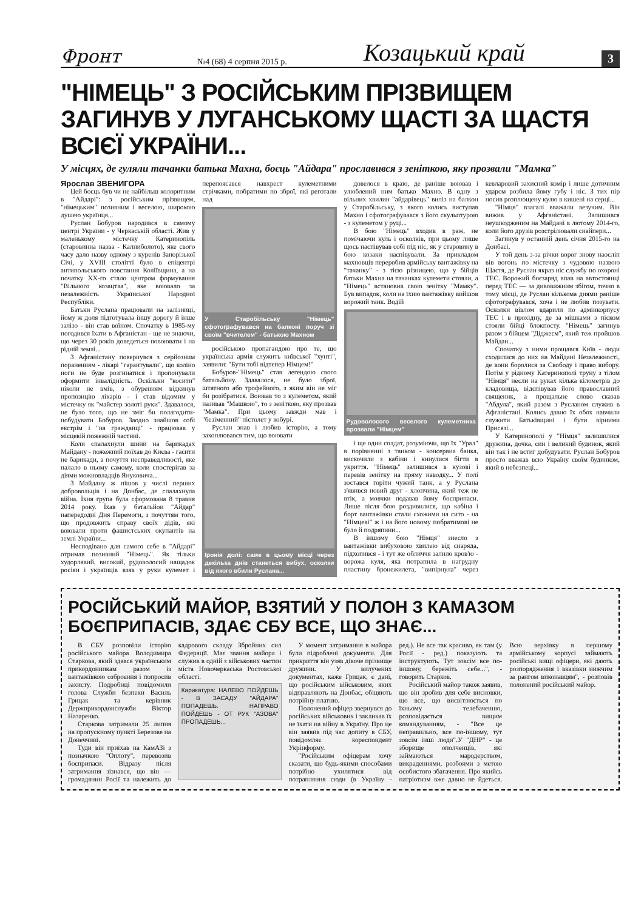Фронт №4 (68) 4 серпня 2015 р. Козацький край 3
"НІМЕЦЬ" З РОСІЙСЬКИМ ПРІЗВИЩЕМ ЗАГИНУВ У ЛУГАНСЬКОМУ ЩАСТІ ЗА ЩАСТЯ ВСІЄЇ УКРАЇНИ...
У місцях, де гуляли тачанки батька Махна, боєць "Айдара" прославився з зеніткою, яку прозвали "Мамка"
Ярослав ЗВЕНИГОРА
Цей боєць був чи не найбільш колоритним в "Айдарі": з російським прізвищем, "німецьким" позивним і веселою, широкою душею українця...
Руслан Бобуров народився в самому центрі України - у Черкаській області. Жив у маленькому містечку Катеринопіль (старовинна назва - Калниболото), яке свого часу дало назву одному з куренів Запорізької Січі, у XVIII столітті було в епіцентрі антипольського повстання Коліївщина, а на початку XX-го стало центром формування "Вільного козацтва", яке воювало за незалежність Української Народної Республіки.
Батьки Руслана працювали на залізниці, йому ж доля підготувала іншу дорогу й інше залізо - він став воїном. Спочатку в 1985-му погодився їхати в Афганістан - ще не знаючи, що через 30 років доведеться повоювати і на рідній землі...
З Афганістану повернувся з серйозним пораненням - лікарі "гарантували", що коліно ноги не буде розгинатися і пропонували оформити інвалідність. Оскільки "косити" ніколи не вмів, з обуренням відкинув пропозицію лікарів - і став відомим у містечку як "майстер золоті руки". Здавалося, не було того, що не зміг би полагодити-побудувати Бобуров. Заодно знайшов собі екстрім і "на гражданці" - працював у місцевій пожежній частині.
Коли спалахнули шини на барикадах Майдану - пожежний поїхав до Києва - гасити не барикади, а почуття несправедливості, яке палало в ньому самому, коли спостерігав за діями можновладців Януковича...
З Майдану ж пішов у числі перших добровольців і на Донбас, де спалахнула війна. Їхня група була сформована 8 травня 2014 року. Їхав у батальйон "Айдар" напередодні Дня Перемоги, з почуттям того, що продовжить справу своїх дідів, які воювали проти фашистських окупантів на землі України...
Несподівано для самого себе в "Айдарі" отримав позивний "Німець". Як тільки худорлявий, високий, рудоволосий нащадок росіян і українців взяв у руки кулемет і перепоясався навхрест кулеметними стрічками, побратими по зброї, які реготали над
У Старобільську "Німець" сфотографувався на балконі поруч зі своїм "вчителем" - батькою Махном
російською пропагандою про те, що українська армія служить київської "хунті", заявили: "Бути тобі відтепер Німцем!"
Бобуров-"Німець" став легендою свого батальйону. Здавалося, не було зброї, штатного або трофейного, з яким він не міг би розібратися. Воював то з кулеметом, який називав "Машкою", то з зеніткою, яку прозвав "Мамка". При цьому завжди мав і "безіменний" пістолет у кобурі.
Руслан знав і любив історію, а тому захоплювався тим, що воювати
Іронія долі: саме в цьому місці через декілька днів станеться вибух, осколки від якого вбили Руслана...
довелося в краю, де раніше воював і улюблений ним батько Махно. В одну з вільних хвилин "айдарівець" виліз на балкон у Старобільську, з якого колись виступав Махно і сфотографувався з його скульптурою - з кулеметом у руці...
В бою "Німець" входив в раж, не помічаючи куль і осколків, при цьому лише щось наспівував собі під ніс, як у старовину в бою козаки наспівували. За прикладом махновців переробив армійську вантажівку на "тачанку" - з тією різницею, що у бійців батьки Махна на тачанках кулемети стояли, а "Німець" встановив свою зенітку "Мамку". Був випадок, коли на їхню вантажівку вийшов ворожий танк. Водій
Рудоволосого веселого кулеметника прозвали "Німцем"
і ще один солдат, розуміючи, що їх "Урал" в порівнянні з танком - консервна банка, вискочили з кабіни і кинулися бігти в укриття. "Німець" залишився в кузові і перевів зенітку на пряму наводку... У полі зостався горіти чужий танк, а у Руслана з'явився новий друг - хлопчина, який теж не втік, а мовчки подавав йому боєприпаси. Лише після бою роздивилися, що кабіна і борт вантажівки стали схожими на сито - на "Німцеві" ж і на його новому побратимові не було й подряпини...
В іншому бою "Німця" знесло з вантажівки вибуховою хвилею від снаряда, підхопився - і тут же обличчя залило кров'ю - ворожа куля, яка потрапила в нагрудну пластину бронежилета, "випірнула" через кевларовий захисний комір і лише дотичним ударом розбила йому губу і ніс. З тих пір носив розплющену кулю в кишені на серці...
"Німця" взагалі вважали везучим. Він вижив у Афганістані. Залишився неушкодженим на Майдані в лютому 2014-го, коли його друзів розстрілювали снайпери...
Загинув у останній день січня 2015-го на Донбасі.
У той день з-за річки ворог знову наосліп вів вогонь по містечку з чудовою назвою Щастя, де Руслан якраз ніс службу по охороні ТЕС. Ворожий боєзаряд впав на автостоянці перед ТЕС — за дивовижним збігом, точно в тому місці, де Руслан кількома днями раніше сфотографувався, хоча і не любив позувати. Осколки вівлом вдарили по адмінкорпусу ТЕС і в прохідну, де за мішками з піском стояли бійці блокпосту. "Німець" загинув разом з бійцем "Діджеєм", який теж пройшов Майдан...
Спочатку з ними прощався Київ - люди сходилися до них на Майдані Незалежності, де вони боролися за Свободу і право вибору. Потім у рідному Катеринополі труну з тілом "Німця" несли на руках кілька кілометрів до кладовища, відспівував його православний священик, а прощальне слово сказав "Абдула", який разом з Русланом служив в Афганістані. Колись давно їх обох навчили служити Батьківщині і бути вірними Присязі...
У Катеринополі у "Німця" залишилися дружина, дочка, син і великий будинок, який він так і не встиг добудувати. Руслан Бобуров просто вважав всю Україну своїм будинком, який в небезпеці...
РОСІЙСЬКИЙ МАЙОР, ВЗЯТИЙ У ПОЛОН З КАМАЗОМ БОЄПРИПАСІВ, ЗДАЄ СБУ ВСЕ, ЩО ЗНАЄ...
В СБУ розповіли історію російського майора Володимира Старкова, який здався українським прикордонникам разом із вантажівкою озброєння і попросив захисту. Подробиці повідомили голова Служби безпеки Василь Грицак та керівник Держприкордонслужби Віктор Назаренко.
Старкова затримали 25 липня на пропускному пункті Березове на Донеччині.
Туди він приїхав на КамАЗі з позначкою "Оплоту", перевозив боєприпаси. Відразу після затримання зізнався, що він — громадянин Росії та належить до кадрового складу Збройних сил Федерації. Має звання майора і служив в одній з військових частин міста Новочеркаська Ростовської області.
Карикатура: НАЛЕВО ПОЙДЕШЬ - В ЗАСАДУ "АЙДАРА" ПОПАДЕШЬ. НАПРАВО ПОЙДЕШЬ - ОТ РУК "АЗОВА" ПРОПАДЕШЬ...
У момент затримання в майора були підроблені документи. Для прикриття він узяв дівоче прізвище дружини. У вилучених документах, каже Грицак, є дані, що російським військовим, яких відправляють на Донбас, обіцяють потрійну платню.
Полонений офіцер звернувся до російських військових і закликав їх не їхати на війну в Україну. Про це він заявив під час допиту в СБУ, повідомляє кореспондент Укрінформу.
"Російським офіцерам хочу сказати, що будь-якими способами потрібно ухилятися від потрапляння сюди (в Україну - ред.). Не все так красиво, як там (у Росії - ред.) показують та інструктують. Тут зовсім все по-іншому, бережіть себе...", - говорить Старков.
Російський майор також заявив, що він зробив для себе висновки, що все, що висвітлюється по їхньому телебаченню, розповідається вищим командуванням, - "Все це неправильно, все по-іншому, тут зовсім інші люди".У "ДНР" - це зборище ополченців, які займаються мародерством, викраденнями, розбоями з метою особистого збагачення. Про якийсь патріотизм вже давно не йдеться. Всю верхівку в першому армійському корпусі займають російські вищі офіцери, які дають розпорядження і вказівки нижчим за рангом виконавцям", - розповів полонений російський майор.